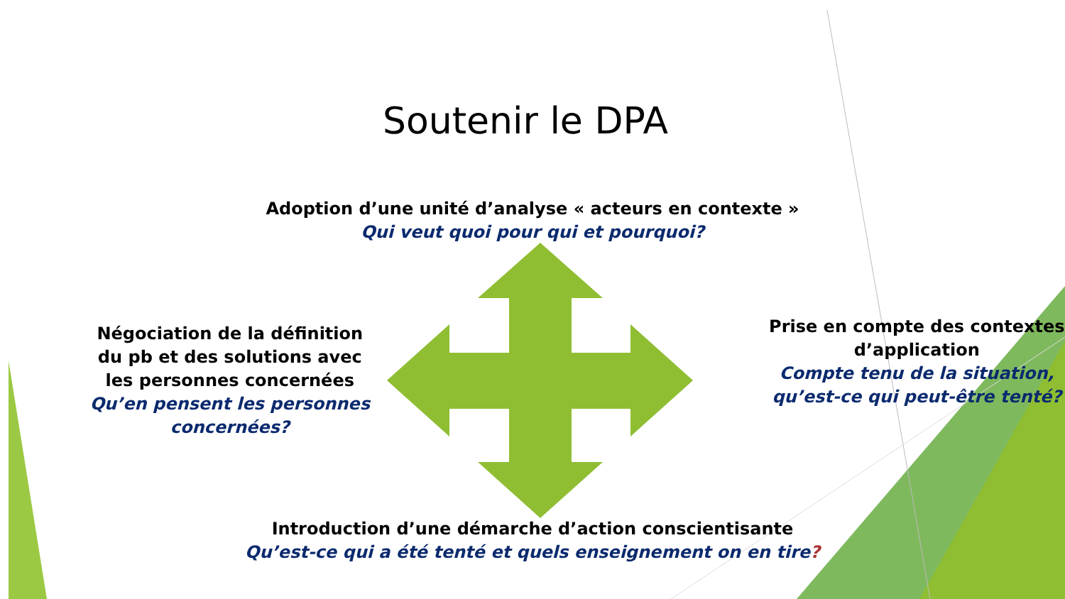Soutenir le DPA
Adoption d’une unité d’analyse « acteurs en contexte »
Qui veut quoi pour qui et pourquoi?
Négociation de la définition du pb et des solutions avec les personnes concernées
Qu’en pensent les personnes concernées?
Prise en compte des contextes d’application
Compte tenu de la situation, qu’est-ce qui peut-être tenté?
Introduction d’une démarche d’action conscientisante
Qu’est-ce qui a été tenté et quels enseignement on en tire?